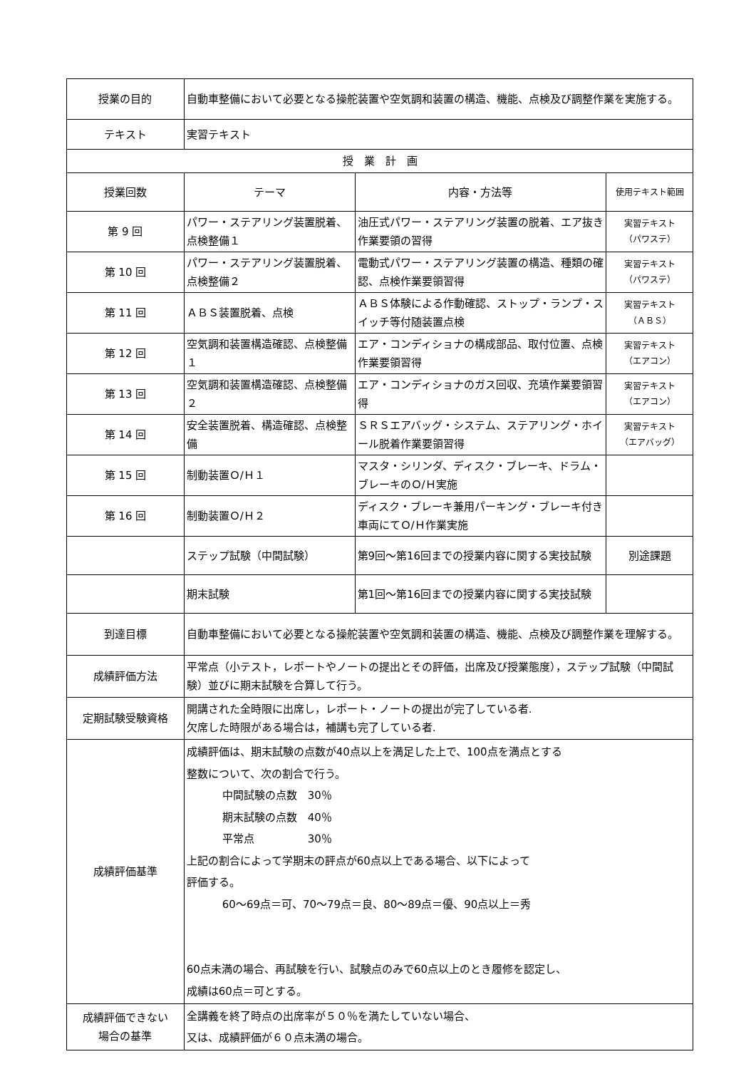| 授業の目的 | 自動車整備において必要となる操舵装置や空気調和装置の構造、機能、点検及び調整作業を実施する。 | | |
| テキスト | 実習テキスト | | |
| 授 業 計 画 | | | |
| 授業回数 | テーマ | 内容・方法等 | 使用テキスト範囲 |
| 第 9 回 | パワー・ステアリング装置脱着、点検整備１ | 油圧式パワー・ステアリング装置の脱着、エア抜き作業要領の習得 | 実習テキスト （パワステ） |
| 第 10 回 | パワー・ステアリング装置脱着、点検整備２ | 電動式パワー・ステアリング装置の構造、種類の確認、点検作業要領習得 | 実習テキスト （パワステ） |
| 第 11 回 | ＡＢＳ装置脱着、点検 | ＡＢＳ体験による作動確認、ストップ・ランプ・スイッチ等付随装置点検 | 実習テキスト （ＡＢＳ） |
| 第 12 回 | 空気調和装置構造確認、点検整備１ | エア・コンディショナの構成部品、取付位置、点検作業要領習得 | 実習テキスト （エアコン） |
| 第 13 回 | 空気調和装置構造確認、点検整備２ | エア・コンディショナのガス回収、充填作業要領習得 | 実習テキスト （エアコン） |
| 第 14 回 | 安全装置脱着、構造確認、点検整備 | ＳＲＳエアバッグ・システム、ステアリング・ホイール脱着作業要領習得 | 実習テキスト （エアバッグ） |
| 第 15 回 | 制動装置Ｏ/Ｈ１ | マスタ・シリンダ、ディスク・ブレーキ、ドラム・ブレーキのＯ/Ｈ実施 | |
| 第 16 回 | 制動装置Ｏ/Ｈ２ | ディスク・ブレーキ兼用パーキング・ブレーキ付き車両にてＯ/Ｈ作業実施 | |
| | ステップ試験（中間試験） | 第9回～第16回までの授業内容に関する実技試験 | 別途課題 |
| | 期末試験 | 第1回～第16回までの授業内容に関する実技試験 | |
| 到達目標 | 自動車整備において必要となる操舵装置や空気調和装置の構造、機能、点検及び調整作業を理解する。 | | |
| 成績評価方法 | 平常点（小テスト，レポートやノートの提出とその評価，出席及び授業態度），ステップ試験（中間試験）並びに期末試験を合算して行う。 | | |
| 定期試験受験資格 | 開講された全時限に出席し，レポート・ノートの提出が完了している者. 欠席した時限がある場合は，補講も完了している者. | | |
| 成績評価基準 | 成績評価は、期末試験の点数が40点以上を満足した上で、100点を満点とする 整数について、次の割合で行う。 中間試験の点数 30％ 期末試験の点数 40％ 平常点 30％ 上記の割合によって学期末の評点が60点以上である場合、以下によって 評価する。 60～69点＝可、70～79点＝良、80～89点＝優、90点以上＝秀 60点未満の場合、再試験を行い、試験点のみで60点以上のとき履修を認定し、 成績は60点＝可とする。 | | |
| 成績評価できない 場合の基準 | 全講義を終了時点の出席率が５０％を満たしていない場合、 又は、成績評価が６０点未満の場合。 | | |